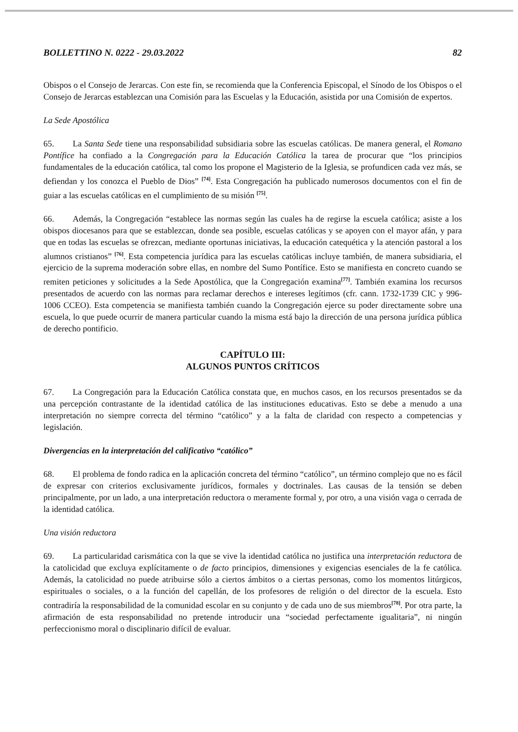BOLLETTINO N. 0222 - 29.03.2022 82
Obispos o el Consejo de Jerarcas. Con este fin, se recomienda que la Conferencia Episcopal, el Sínodo de los Obispos o el Consejo de Jerarcas establezcan una Comisión para las Escuelas y la Educación, asistida por una Comisión de expertos.
La Sede Apostólica
65. La Santa Sede tiene una responsabilidad subsidiaria sobre las escuelas católicas. De manera general, el Romano Pontífice ha confiado a la Congregación para la Educación Católica la tarea de procurar que “los principios fundamentales de la educación católica, tal como los propone el Magisterio de la Iglesia, se profundicen cada vez más, se defiendan y los conozca el Pueblo de Dios” <sup>[74]</sup>. Esta Congregación ha publicado numerosos documentos con el fin de guiar a las escuelas católicas en el cumplimiento de su misión <sup>[75]</sup>.
66. Además, la Congregación “establece las normas según las cuales ha de regirse la escuela católica; asiste a los obispos diocesanos para que se establezcan, donde sea posible, escuelas católicas y se apoyen con el mayor afán, y para que en todas las escuelas se ofrezcan, mediante oportunas iniciativas, la educación catequética y la atención pastoral a los alumnos cristianos” <sup>[76]</sup>. Esta competencia jurídica para las escuelas católicas incluye también, de manera subsidiaria, el ejercicio de la suprema moderación sobre ellas, en nombre del Sumo Pontífice. Esto se manifiesta en concreto cuando se remiten peticiones y solicitudes a la Sede Apostólica, que la Congregación examina<sup>[77]</sup>. También examina los recursos presentados de acuerdo con las normas para reclamar derechos e intereses legítimos (cfr. cann. 1732-1739 CIC y 996-1006 CCEO). Esta competencia se manifiesta también cuando la Congregación ejerce su poder directamente sobre una escuela, lo que puede ocurrir de manera particular cuando la misma está bajo la dirección de una persona jurídica pública de derecho pontificio.
CAPÍTULO III:
ALGUNOS PUNTOS CRÍTICOS
67. La Congregación para la Educación Católica constata que, en muchos casos, en los recursos presentados se da una percepción contrastante de la identidad católica de las instituciones educativas. Esto se debe a menudo a una interpretación no siempre correcta del término “católico” y a la falta de claridad con respecto a competencias y legislación.
Divergencias en la interpretación del calificativo “católico”
68. El problema de fondo radica en la aplicación concreta del término “católico”, un término complejo que no es fácil de expresar con criterios exclusivamente jurídicos, formales y doctrinales. Las causas de la tensión se deben principalmente, por un lado, a una interpretación reductora o meramente formal y, por otro, a una visión vaga o cerrada de la identidad católica.
Una visión reductora
69. La particularidad carismática con la que se vive la identidad católica no justifica una interpretación reductora de la catolicidad que excluya explícitamente o de facto principios, dimensiones y exigencias esenciales de la fe católica. Además, la catolicidad no puede atribuirse sólo a ciertos ámbitos o a ciertas personas, como los momentos litúrgicos, espirituales o sociales, o a la función del capellán, de los profesores de religión o del director de la escuela. Esto contradiría la responsabilidad de la comunidad escolar en su conjunto y de cada uno de sus miembros<sup>[78]</sup>. Por otra parte, la afirmación de esta responsabilidad no pretende introducir una “sociedad perfectamente igualitaria”, ni ningún perfeccionismo moral o disciplinario difícil de evaluar.